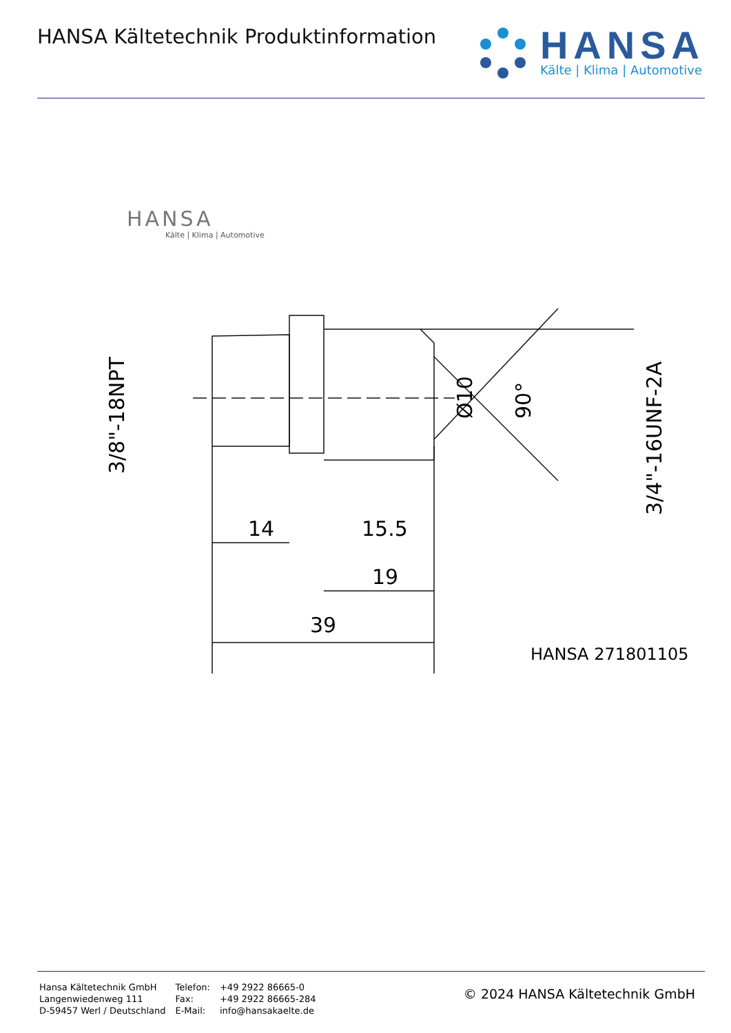HANSA Kältetechnik Produktinformation
HANSA
Kälte | Klima | Automotive
HANSA
Kälte | Klima | Automotive
14
15.5
19
39
HANSA 2718011050
3/8"-18NPT
Ø10
90°
3/4"-16UNF-2A
Hansa Kältetechnik GmbH
Langenwiedenweg 111
D-59457 Werl / Deutschland
Telefon:
Fax:
E-Mail:
+49 2922 86665-0
+49 2922 86665-284
info@hansakaelte.de
© 2024 HANSA Kältetechnik GmbH